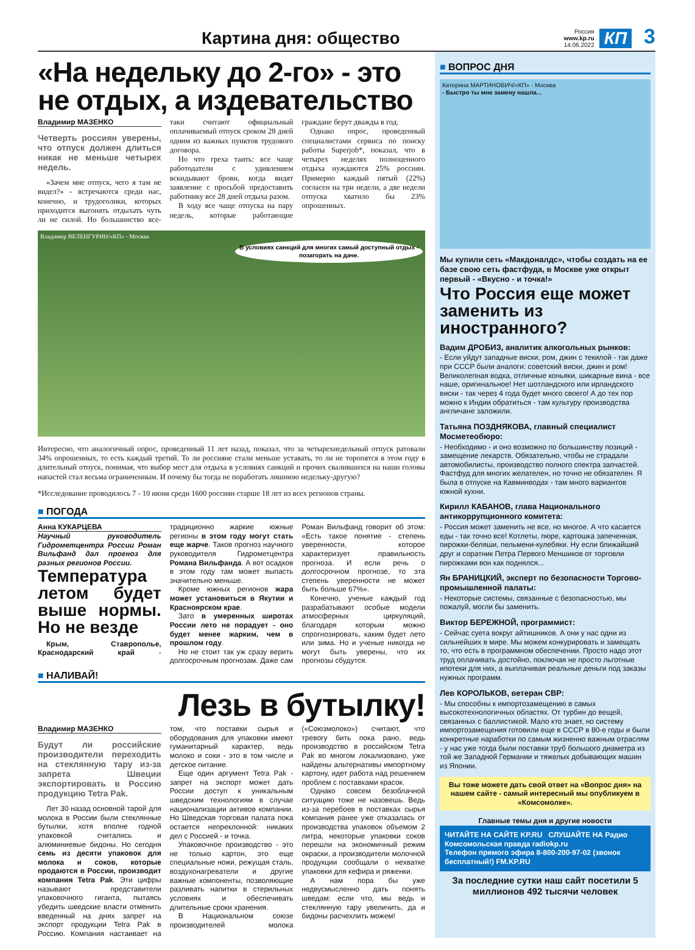Картина дня: общество
Россия
www.kp.ru
14.06.2022
КП
3
«На недельку до 2-го» - это не отдых, а издевательство
Владимир МАЗЕНКО
Четверть россиян уверены, что отпуск должен длиться никак не меньше четырех недель.
«Зачем мне отпуск, чего я там не видел?» - встречаются среди нас, конечно, и трудоголики, которых приходится выгонять отдыхать чуть ли не силой. Но большинство все-таки считают официальный оплачиваемый отпуск сроком 28 дней одним из важных пунктов трудового договора.
Но что греха таить: все чаще работодатели с удивлением вскидывают брови, когда видят заявление с просьбой предоставить работнику все 28 дней отдыха разом.
В ходу все чаще отпуска на пару недель, которые работающие граждане берут дважды в год.
Однако опрос, проведенный специалистами сервиса по поиску работы Superjob*, показал, что в четырех неделях полноценного отдыха нуждаются 25% россиян. Примерно каждый пятый (22%) согласен на три недели, а две недели отпуска хватило бы 23% опрошенных.
Владимир ВЕЛЕНГУРИН/«КП» - Москва
В условиях санкций для многих самый доступный отдых - позагорать на даче.
Интересно, что аналогичный опрос, проведенный 11 лет назад, показал, что за четырехнедельный отпуск ратовали 34% опрошенных, то есть каждый третий. То ли россияне стали меньше уставать, то ли не торопятся в этом году в длительный отпуск, понимая, что выбор мест для отдыха в условиях санкций и прочих свалившихся на наши головы напастей стал весьма ограниченным. И почему бы тогда не поработать лишнюю недельку-другую?
*Исследование проводилось 7 - 10 июня среди 1600 россиян старше 18 лет из всех регионов страны.
■ ПОГОДА
Анна КУКАРЦЕВА
Научный руководитель Гидрометцентра России Роман Вильфанд дал прогноз для разных регионов России.
Температура летом будет выше нормы. Но не везде
Крым, Ставрополье, Краснодарский край - традиционно жаркие южные регионы в этом году могут стать еще жарче. Таков прогноз научного руководителя Гидрометцентра Романа Вильфанда. А вот осадков в этом году там может выпасть значительно меньше.
Кроме южных регионов жара может установиться в Якутии и Красноярском крае.
Зато в умеренных широтах России лето не порадует - оно будет менее жарким, чем в прошлом году.
Но не стоит так уж сразу верить долгосрочным прогнозам. Даже сам Роман Вильфанд говорит об этом: «Есть такое понятие - степень уверенности, которое характеризует правильность прогноза. И если речь о долгосрочном прогнозе, то эта степень уверенности не может быть больше 67%».
Конечно, ученые каждый год разрабатывают особые модели атмосферных циркуляций, благодаря которым можно спрогнозировать, каким будет лето или зима. Но и ученые никогда не могут быть уверены, что их прогнозы сбудутся.
■ НАЛИВАЙ!
Лезь в бутылку!
Владимир МАЗЕНКО
Будут ли российские производители переходить на стеклянную тару из-за запрета Швеции экспортировать в Россию продукцию Tetra Pak.
Лет 30 назад основной тарой для молока в России были стеклянные бутылки, хотя вполне годной упаковкой считались и алюминиевые бидоны. Но сегодня семь из десяти упаковок для молока и соков, которые продаются в России, производит компания Tetra Pak. Эти цифры называют представители упаковочного гиганта, пытаясь убедить шведские власти отменить введенный на днях запрет на экспорт продукции Tetra Pak в Россию. Компания настаивает на том, что поставки сырья и оборудования для упаковки имеют гуманитарный характер, ведь молоко и соки - это в том числе и детское питание.
Еще один аргумент Tetra Pak - запрет на экспорт может дать России доступ к уникальным шведским технологиям в случае национализации активов компании. Но Шведская торговая палата пока остается непреклонной: никаких дел с Россией - и точка.
Упаковочное производство - это не только картон, это еще специальные ножи, режущая сталь, воздухонагреватели и другие важные компоненты, позволяющие разливать напитки в стерильных условиях и обеспечивать длительные сроки хранения.
В Национальном союзе производителей молока («Союзмолоко») считают, что тревогу бить пока рано, ведь производство в российском Tetra Pak во многом локализовано, уже найдены альтернативы импортному картону, идет работа над решением проблем с поставками красок.
Однако совсем безоблачной ситуацию тоже не назовешь. Ведь из-за перебоев в поставках сырья компания ранее уже отказалась от производства упаковок объемом 2 литра, некоторые упаковки соков перешли на экономичный режим окраски, а производители молочной продукции сообщали о нехватке упаковки для кефира и ряженки.
А нам пора бы уже недвусмысленно дать понять шведам: если что, мы ведь и стеклянную тару увеличить, да и бидоны расчехлить можем!
■ ВОПРОС ДНЯ
Катерина МАРТИНОВИЧ/«КП» - Москва
- Быстро ты мне замену нашла...
Мы купили сеть «Макдоналдс», чтобы создать на ее базе свою сеть фастфуда, в Москве уже открыт первый - «Вкусно - и точка!»
Что Россия еще может заменить из иностранного?
Вадим ДРОБИЗ, аналитик алкогольных рынков:
- Если уйдут западные виски, ром, джин с текилой - так даже при СССР были аналоги: советский виски, джин и ром! Великолепная водка, отличные коньяки, шикарные вина - все наше, оригинальное! Нет шотландского или ирландского виски - так через 4 года будет много своего! А до тех пор можно к Индии обратиться - там культуру производства англичане заложили.
Татьяна ПОЗДНЯКОВА, главный специалист Мосметеобюро:
- Необходимо - и оно возможно по большинству позиций - замещение лекарств. Обязательно, чтобы не страдали автомобилисты, производство полного спектра запчастей. Фастфуд для многих желателен, но точно не обязателен. Я была в отпуске на Кавминводах - там много вариантов южной кухни.
Кирилл КАБАНОВ, глава Национального антикоррупционного комитета:
- Россия может заменить не все, но многое. А что касается еды - так точно все! Котлеты, пюре, картошка запеченная, пирожки-беляши, пельмени-кулебяки. Ну если ближайший друг и соратник Петра Первого Меншиков от торговли пирожками вон как поднялся...
Ян БРАНИЦКИЙ, эксперт по безопасности Торгово-промышленной палаты:
- Некоторые системы, связанные с безопасностью, мы пожалуй, могли бы заменить.
Виктор БЕРЕЖНОЙ, программист:
- Сейчас суета вокруг айтишников. А они у нас одни из сильнейших в мире. Мы можем конкурировать и замещать то, что есть в программном обеспечении. Просто надо этот труд оплачивать достойно, поключая не просто льготные ипотеки для них, а выплачивая реальные деньги под заказы нужных программ.
Лев КОРОЛЬКОВ, ветеран СВР:
- Мы способны к импортозамещению в самых высокотехнологичных областях. От турбин до вещей, связанных с баллистикой. Мало кто знает, но систему импортозамещения готовили еще в СССР в 80-е годы и были конкретные наработки по самым жизненно важным отраслям - у нас уже тогда были поставки труб большого диаметра из той же Западной Германии и тяжелых добывающих машин из Японии.
Вы тоже можете дать свой ответ на «Вопрос дня» на нашем сайте - самый интересный мы опубликуем в «Комсомолке».
Главные темы дня и другие новости
ЧИТАЙТЕ НА САЙТЕ KP.RU СЛУШАЙТЕ НА Радио Комсомольская правда radiokp.ru
Телефон прямого эфира 8-800-200-97-02 (звонок бесплатный!) FM.KP.RU
За последние сутки наш сайт посетили 5 миллионов 492 тысячи человек